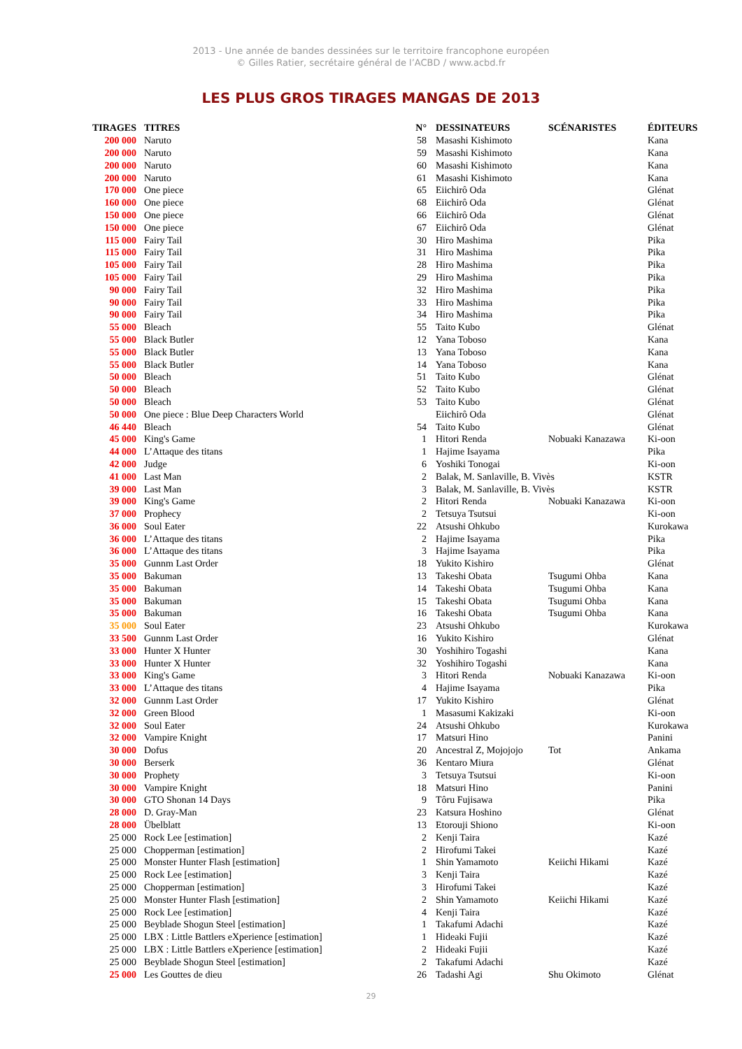2013 - Une année de bandes dessinées sur le territoire francophone européen
© Gilles Ratier, secrétaire général de l’ACBD / www.acbd.fr
LES PLUS GROS TIRAGES MANGAS DE 2013
| TIRAGES | TITRES | N° | DESSINATEURS | SCÉNARISTES | ÉDITEURS |
| --- | --- | --- | --- | --- | --- |
| 200 000 | Naruto | 58 | Masashi Kishimoto | | Kana |
| 200 000 | Naruto | 59 | Masashi Kishimoto | | Kana |
| 200 000 | Naruto | 60 | Masashi Kishimoto | | Kana |
| 200 000 | Naruto | 61 | Masashi Kishimoto | | Kana |
| 170 000 | One piece | 65 | Eiichirô Oda | | Glénat |
| 160 000 | One piece | 68 | Eiichirô Oda | | Glénat |
| 150 000 | One piece | 66 | Eiichirô Oda | | Glénat |
| 150 000 | One piece | 67 | Eiichirô Oda | | Glénat |
| 115 000 | Fairy Tail | 30 | Hiro Mashima | | Pika |
| 115 000 | Fairy Tail | 31 | Hiro Mashima | | Pika |
| 105 000 | Fairy Tail | 28 | Hiro Mashima | | Pika |
| 105 000 | Fairy Tail | 29 | Hiro Mashima | | Pika |
| 90 000 | Fairy Tail | 32 | Hiro Mashima | | Pika |
| 90 000 | Fairy Tail | 33 | Hiro Mashima | | Pika |
| 90 000 | Fairy Tail | 34 | Hiro Mashima | | Pika |
| 55 000 | Bleach | 55 | Taito Kubo | | Glénat |
| 55 000 | Black Butler | 12 | Yana Toboso | | Kana |
| 55 000 | Black Butler | 13 | Yana Toboso | | Kana |
| 55 000 | Black Butler | 14 | Yana Toboso | | Kana |
| 50 000 | Bleach | 51 | Taito Kubo | | Glénat |
| 50 000 | Bleach | 52 | Taito Kubo | | Glénat |
| 50 000 | Bleach | 53 | Taito Kubo | | Glénat |
| 50 000 | One piece : Blue Deep Characters World | | Eiichirô Oda | | Glénat |
| 46 440 | Bleach | 54 | Taito Kubo | | Glénat |
| 45 000 | King's Game | 1 | Hitori Renda | Nobuaki Kanazawa | Ki-oon |
| 44 000 | L’Attaque des titans | 1 | Hajime Isayama | | Pika |
| 42 000 | Judge | 6 | Yoshiki Tonogai | | Ki-oon |
| 41 000 | Last Man | 2 | Balak, M. Sanlaville, B. Vivès | | KSTR |
| 39 000 | Last Man | 3 | Balak, M. Sanlaville, B. Vivès | | KSTR |
| 39 000 | King's Game | 2 | Hitori Renda | Nobuaki Kanazawa | Ki-oon |
| 37 000 | Prophecy | 2 | Tetsuya Tsutsui | | Ki-oon |
| 36 000 | Soul Eater | 22 | Atsushi Ohkubo | | Kurokawa |
| 36 000 | L’Attaque des titans | 2 | Hajime Isayama | | Pika |
| 36 000 | L’Attaque des titans | 3 | Hajime Isayama | | Pika |
| 35 000 | Gunnm Last Order | 18 | Yukito Kishiro | | Glénat |
| 35 000 | Bakuman | 13 | Takeshi Obata | Tsugumi Ohba | Kana |
| 35 000 | Bakuman | 14 | Takeshi Obata | Tsugumi Ohba | Kana |
| 35 000 | Bakuman | 15 | Takeshi Obata | Tsugumi Ohba | Kana |
| 35 000 | Bakuman | 16 | Takeshi Obata | Tsugumi Ohba | Kana |
| 35 000 | Soul Eater | 23 | Atsushi Ohkubo | | Kurokawa |
| 33 500 | Gunnm Last Order | 16 | Yukito Kishiro | | Glénat |
| 33 000 | Hunter X Hunter | 30 | Yoshihiro Togashi | | Kana |
| 33 000 | Hunter X Hunter | 32 | Yoshihiro Togashi | | Kana |
| 33 000 | King's Game | 3 | Hitori Renda | Nobuaki Kanazawa | Ki-oon |
| 33 000 | L’Attaque des titans | 4 | Hajime Isayama | | Pika |
| 32 000 | Gunnm Last Order | 17 | Yukito Kishiro | | Glénat |
| 32 000 | Green Blood | 1 | Masasumi Kakizaki | | Ki-oon |
| 32 000 | Soul Eater | 24 | Atsushi Ohkubo | | Kurokawa |
| 32 000 | Vampire Knight | 17 | Matsuri Hino | | Panini |
| 30 000 | Dofus | 20 | Ancestral Z, Mojojojo | Tot | Ankama |
| 30 000 | Berserk | 36 | Kentaro Miura | | Glénat |
| 30 000 | Prophety | 3 | Tetsuya Tsutsui | | Ki-oon |
| 30 000 | Vampire Knight | 18 | Matsuri Hino | | Panini |
| 30 000 | GTO Shonan 14 Days | 9 | Tôru Fujisawa | | Pika |
| 28 000 | D. Gray-Man | 23 | Katsura Hoshino | | Glénat |
| 28 000 | Übelblatt | 13 | Etorouji Shiono | | Ki-oon |
| 25 000 | Rock Lee [estimation] | 2 | Kenji Taira | | Kazé |
| 25 000 | Chopperman [estimation] | 2 | Hirofumi Takei | | Kazé |
| 25 000 | Monster Hunter Flash [estimation] | 1 | Shin Yamamoto | Keiichi Hikami | Kazé |
| 25 000 | Rock Lee [estimation] | 3 | Kenji Taira | | Kazé |
| 25 000 | Chopperman [estimation] | 3 | Hirofumi Takei | | Kazé |
| 25 000 | Monster Hunter Flash [estimation] | 2 | Shin Yamamoto | Keiichi Hikami | Kazé |
| 25 000 | Rock Lee [estimation] | 4 | Kenji Taira | | Kazé |
| 25 000 | Beyblade Shogun Steel [estimation] | 1 | Takafumi Adachi | | Kazé |
| 25 000 | LBX : Little Battlers eXperience [estimation] | 1 | Hideaki Fujii | | Kazé |
| 25 000 | LBX : Little Battlers eXperience [estimation] | 2 | Hideaki Fujii | | Kazé |
| 25 000 | Beyblade Shogun Steel [estimation] | 2 | Takafumi Adachi | | Kazé |
| 25 000 | Les Gouttes de dieu | 26 | Tadashi Agi | Shu Okimoto | Glénat |
29